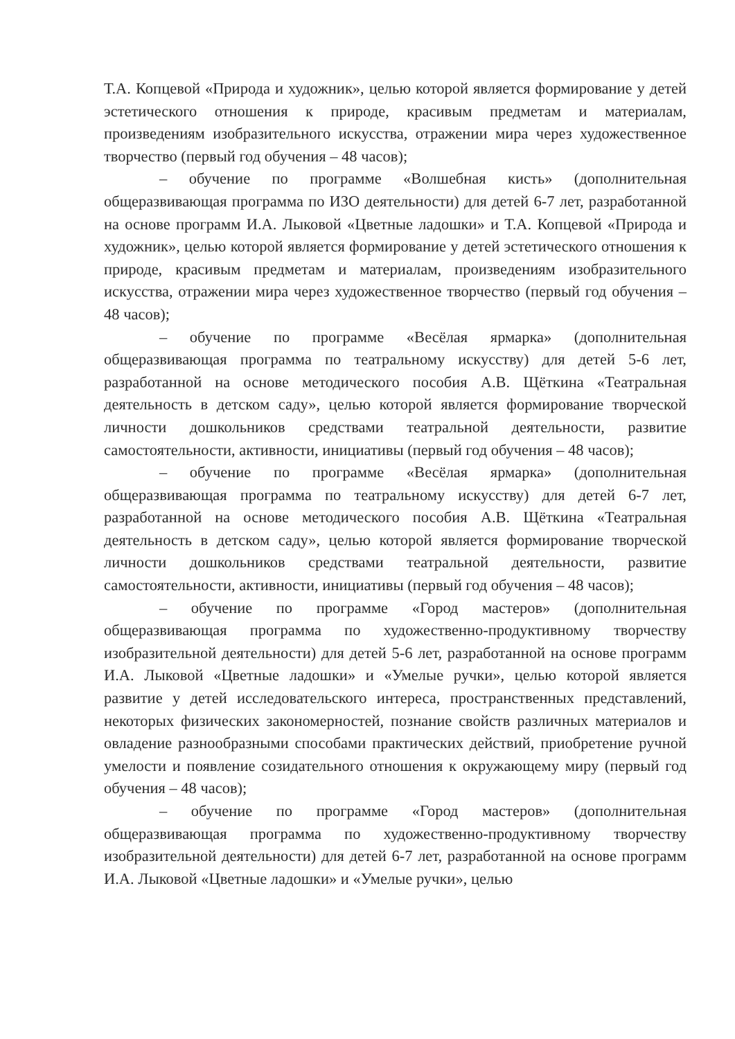Т.А. Копцевой «Природа и художник», целью которой является формирование у детей эстетического отношения к природе, красивым предметам и материалам, произведениям изобразительного искусства, отражении мира через художественное творчество (первый год обучения – 48 часов);
– обучение по программе «Волшебная кисть» (дополнительная общеразвивающая программа по ИЗО деятельности) для детей 6-7 лет, разработанной на основе программ И.А. Лыковой «Цветные ладошки» и Т.А. Копцевой «Природа и художник», целью которой является формирование у детей эстетического отношения к природе, красивым предметам и материалам, произведениям изобразительного искусства, отражении мира через художественное творчество (первый год обучения – 48 часов);
– обучение по программе «Весёлая ярмарка» (дополнительная общеразвивающая программа по театральному искусству) для детей 5-6 лет, разработанной на основе методического пособия А.В. Щёткина «Театральная деятельность в детском саду», целью которой является формирование творческой личности дошкольников средствами театральной деятельности, развитие самостоятельности, активности, инициативы (первый год обучения – 48 часов);
– обучение по программе «Весёлая ярмарка» (дополнительная общеразвивающая программа по театральному искусству) для детей 6-7 лет, разработанной на основе методического пособия А.В. Щёткина «Театральная деятельность в детском саду», целью которой является формирование творческой личности дошкольников средствами театральной деятельности, развитие самостоятельности, активности, инициативы (первый год обучения – 48 часов);
– обучение по программе «Город мастеров» (дополнительная общеразвивающая программа по художественно-продуктивному творчеству изобразительной деятельности) для детей 5-6 лет, разработанной на основе программ И.А. Лыковой «Цветные ладошки» и «Умелые ручки», целью которой является развитие у детей исследовательского интереса, пространственных представлений, некоторых физических закономерностей, познание свойств различных материалов и овладение разнообразными способами практических действий, приобретение ручной умелости и появление созидательного отношения к окружающему миру (первый год обучения – 48 часов);
– обучение по программе «Город мастеров» (дополнительная общеразвивающая программа по художественно-продуктивному творчеству изобразительной деятельности) для детей 6-7 лет, разработанной на основе программ И.А. Лыковой «Цветные ладошки» и «Умелые ручки», целью